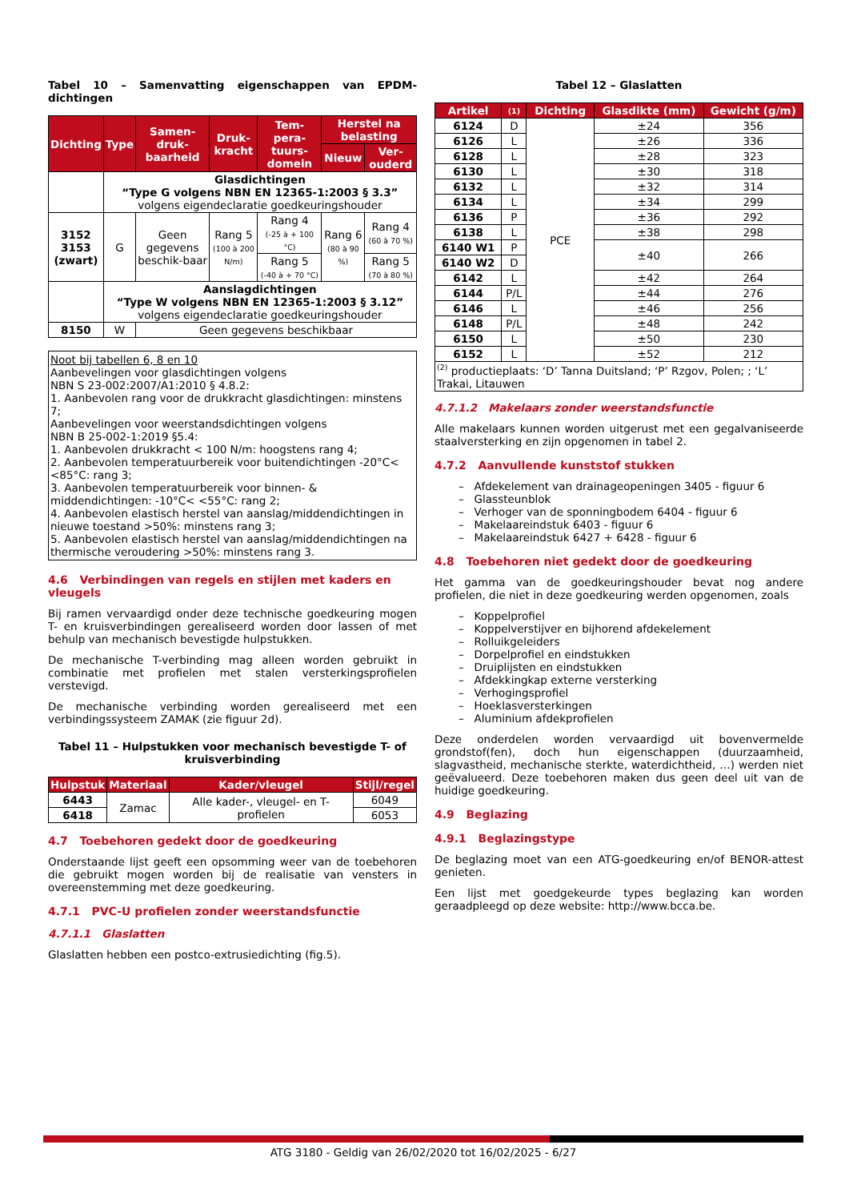Tabel 10 – Samenvatting eigenschappen van EPDM-dichtingen
| Dichting | Type | Samen-druk-baarheid | Druk-kracht | Tem-pera-tuurs-domein | Herstel na belasting | |
| --- | --- | --- | --- | --- | --- | --- |
| | | | | | Nieuw | Ver-ouderd |
| | Glasdichtingen “Type G volgens NBN EN 12365-1:2003 § 3.3” volgens eigendeclaratie goedkeuringshouder | | | | | |
| 3152 3153 (zwart) | G | Geen gegevens beschik-baar | Rang 5 (100 à 200 N/m) | Rang 4 (-25 à + 100 °C) | Rang 6 (80 à 90 %) | Rang 4 (60 à 70 %) |
| | | | | Rang 5 (-40 à + 70 °C) | | Rang 5 (70 à 80 %) |
| | Aanslagdichtingen “Type W volgens NBN EN 12365-1:2003 § 3.12” volgens eigendeclaratie goedkeuringshouder | | | | | |
| 8150 | W | Geen gegevens beschikbaar | | | | |
Noot bij tabellen 6, 8 en 10
Aanbevelingen voor glasdichtingen volgens
NBN S 23-002:2007/A1:2010 § 4.8.2:
1. Aanbevolen rang voor de drukkracht glasdichtingen: minstens 7;
Aanbevelingen voor weerstandsdichtingen volgens
NBN B 25-002-1:2019 §5.4:
1. Aanbevolen drukkracht < 100 N/m: hoogstens rang 4;
2. Aanbevolen temperatuurbereik voor buitendichtingen -20°C< <85°C: rang 3;
3. Aanbevolen temperatuurbereik voor binnen- & middendichtingen: -10°C< <55°C: rang 2;
4. Aanbevolen elastisch herstel van aanslag/middendichtingen in nieuwe toestand >50%: minstens rang 3;
5. Aanbevolen elastisch herstel van aanslag/middendichtingen na thermische veroudering >50%: minstens rang 3.
4.6 Verbindingen van regels en stijlen met kaders en vleugels
Bij ramen vervaardigd onder deze technische goedkeuring mogen T- en kruisverbindingen gerealiseerd worden door lassen of met behulp van mechanisch bevestigde hulpstukken.
De mechanische T-verbinding mag alleen worden gebruikt in combinatie met profielen met stalen versterkingsprofielen verstevigd.
De mechanische verbinding worden gerealiseerd met een verbindingssysteem ZAMAK (zie figuur 2d).
Tabel 11 – Hulpstukken voor mechanisch bevestigde T- of kruisverbinding
| Hulpstuk | Materiaal | Kader/vleugel | Stijl/regel |
| --- | --- | --- | --- |
| 6443 | Zamac | Alle kader-, vleugel- en T-profielen | 6049 |
| 6418 | | | 6053 |
4.7 Toebehoren gedekt door de goedkeuring
Onderstaande lijst geeft een opsomming weer van de toebehoren die gebruikt mogen worden bij de realisatie van vensters in overeenstemming met deze goedkeuring.
4.7.1 PVC-U profielen zonder weerstandsfunctie
4.7.1.1 Glaslatten
Glaslatten hebben een postco-extrusiedichting (fig.5).
Tabel 12 – Glaslatten
| Artikel | (1) | Dichting | Glasdikte (mm) | Gewicht (g/m) |
| --- | --- | --- | --- | --- |
| 6124 | D | PCE | ±24 | 356 |
| 6126 | L | | ±26 | 336 |
| 6128 | L | | ±28 | 323 |
| 6130 | L | | ±30 | 318 |
| 6132 | L | | ±32 | 314 |
| 6134 | L | | ±34 | 299 |
| 6136 | P | | ±36 | 292 |
| 6138 | L | | ±38 | 298 |
| 6140 W1 | P | | ±40 | 266 |
| 6140 W2 | D | | | |
| 6142 | L | | ±42 | 264 |
| 6144 | P/L | | ±44 | 276 |
| 6146 | L | | ±46 | 256 |
| 6148 | P/L | | ±48 | 242 |
| 6150 | L | | ±50 | 230 |
| 6152 | L | | ±52 | 212 |
| <sup>(2)</sup> productieplaats: ‘D’ Tanna Duitsland; ‘P’ Rzgov, Polen; ; ‘L’ Trakai, Litauwen | | | | |
4.7.1.2 Makelaars zonder weerstandsfunctie
Alle makelaars kunnen worden uitgerust met een gegalvaniseerde staalversterking en zijn opgenomen in tabel 2.
4.7.2 Aanvullende kunststof stukken
– Afdekelement van drainageopeningen 3405 - figuur 6
– Glassteunblok
– Verhoger van de sponningbodem 6404 - figuur 6
– Makelaareindstuk 6403 - figuur 6
– Makelaareindstuk 6427 + 6428 - figuur 6
4.8 Toebehoren niet gedekt door de goedkeuring
Het gamma van de goedkeuringshouder bevat nog andere profielen, die niet in deze goedkeuring werden opgenomen, zoals
– Koppelprofiel
– Koppelverstijver en bijhorend afdekelement
– Rolluikgeleiders
– Dorpelprofiel en eindstukken
– Druiplijsten en eindstukken
– Afdekkingkap externe versterking
– Verhogingsprofiel
– Hoeklasversterkingen
– Aluminium afdekprofielen
Deze onderdelen worden vervaardigd uit bovenvermelde grondstof(fen), doch hun eigenschappen (duurzaamheid, slagvastheid, mechanische sterkte, waterdichtheid, …) werden niet geëvalueerd. Deze toebehoren maken dus geen deel uit van de huidige goedkeuring.
4.9 Beglazing
4.9.1 Beglazingstype
De beglazing moet van een ATG-goedkeuring en/of BENOR-attest genieten.
Een lijst met goedgekeurde types beglazing kan worden geraadpleegd op deze website: http://www.bcca.be.
ATG 3180 - Geldig van 26/02/2020 tot 16/02/2025 - 6/27